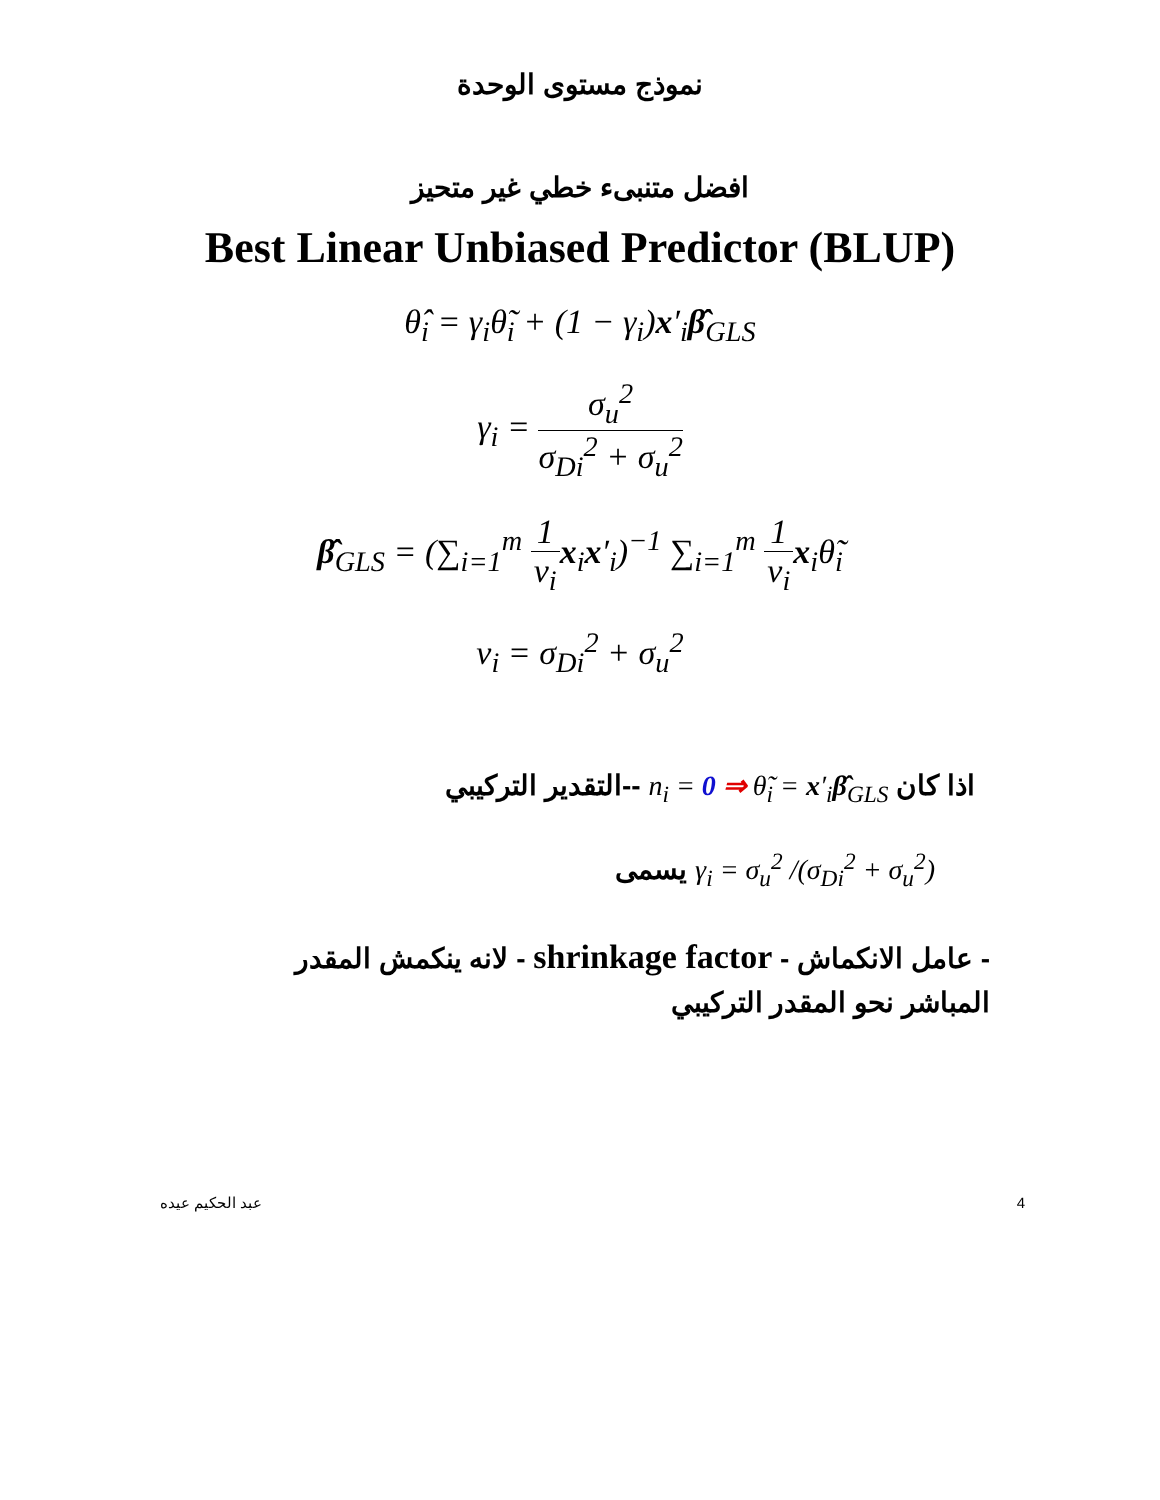نموذج مستوى الوحدة
افضل متنبىء خطي غير متحيز
Best Linear Unbiased Predictor (BLUP)
θ̂<sub>i</sub> = γ<sub>i</sub>θ̃<sub>i</sub> + (1 − γ<sub>i</sub>)x′<sub>i</sub>β̂<sub>GLS</sub>
γ<sub>i</sub> = σ<sub>u</sub><sup>2</sup> σ<sub>Di</sub><sup>2</sup> + σ<sub>u</sub><sup>2</sup>
β̂<sub>GLS</sub> = (∑<sub>i=1</sub><sup>m</sup> 1 ν<sub>i</sub> x<sub>i</sub>x′<sub>i</sub>)<sup>−1</sup> ∑<sub>i=1</sub><sup>m</sup> 1 ν<sub>i</sub> x<sub>i</sub>θ̃<sub>i</sub>
ν<sub>i</sub> = σ<sub>Di</sub><sup>2</sup> + σ<sub>u</sub><sup>2</sup>
اذا كان n<sub>i</sub> = 0 ⇒ θ̃<sub>i</sub> = x′<sub>i</sub>β̂<sub>GLS</sub> --التقدير التركيبي
γ<sub>i</sub> = σ<sub>u</sub><sup>2</sup> /(σ<sub>Di</sub><sup>2</sup> + σ<sub>u</sub><sup>2</sup>) يسمى
- عامل الانكماش - shrinkage factor - لانه ينكمش المقدر المباشر نحو المقدر التركيبي
عبد الحكيم عيده 4